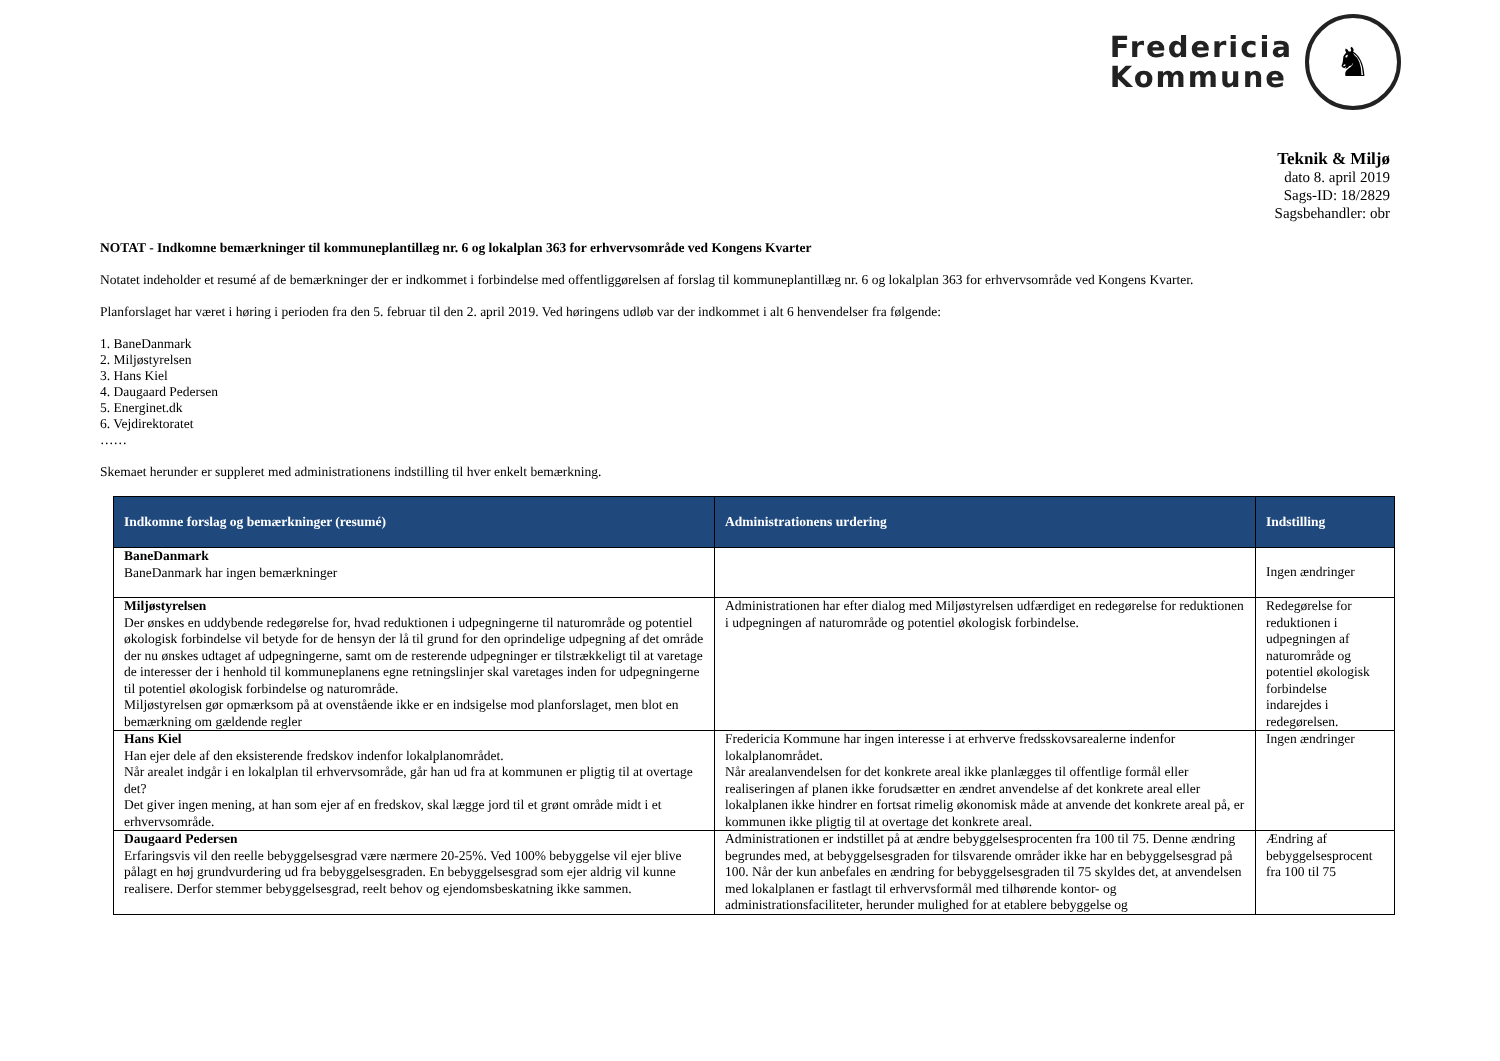Fredericia
Kommune
♞
Teknik & Miljø
dato 8. april 2019
Sags-ID: 18/2829
Sagsbehandler: obr
NOTAT - Indkomne bemærkninger til kommuneplantillæg nr. 6 og lokalplan 363 for erhvervsområde ved Kongens Kvarter
Notatet indeholder et resumé af de bemærkninger der er indkommet i forbindelse med offentliggørelsen af forslag til kommuneplantillæg nr. 6 og lokalplan 363 for erhvervsområde ved Kongens Kvarter.
Planforslaget har været i høring i perioden fra den 5. februar til den 2. april 2019. Ved høringens udløb var der indkommet i alt 6 henvendelser fra følgende:
1. BaneDanmark
2. Miljøstyrelsen
3. Hans Kiel
4. Daugaard Pedersen
5. Energinet.dk
6. Vejdirektoratet
……
Skemaet herunder er suppleret med administrationens indstilling til hver enkelt bemærkning.
| Indkomne forslag og bemærkninger (resumé) | Administrationens urdering | Indstilling |
| --- | --- | --- |
| BaneDanmark BaneDanmark har ingen bemærkninger | | Ingen ændringer |
| Miljøstyrelsen Der ønskes en uddybende redegørelse for, hvad reduktionen i udpegningerne til naturområde og potentiel økologisk forbindelse vil betyde for de hensyn der lå til grund for den oprindelige udpegning af det område der nu ønskes udtaget af udpegningerne, samt om de resterende udpegninger er tilstrækkeligt til at varetage de interesser der i henhold til kommuneplanens egne retningslinjer skal varetages inden for udpegningerne til potentiel økologisk forbindelse og naturområde. Miljøstyrelsen gør opmærksom på at ovenstående ikke er en indsigelse mod planforslaget, men blot en bemærkning om gældende regler | Administrationen har efter dialog med Miljøstyrelsen udfærdiget en redegørelse for reduktionen i udpegningen af naturområde og potentiel økologisk forbindelse. | Redegørelse for reduktionen i udpegningen af naturområde og potentiel økologisk forbindelse indarejdes i redegørelsen. |
| Hans Kiel Han ejer dele af den eksisterende fredskov indenfor lokalplanområdet. Når arealet indgår i en lokalplan til erhvervsområde, går han ud fra at kommunen er pligtig til at overtage det? Det giver ingen mening, at han som ejer af en fredskov, skal lægge jord til et grønt område midt i et erhvervsområde. | Fredericia Kommune har ingen interesse i at erhverve fredsskovsarealerne indenfor lokalplanområdet. Når arealanvendelsen for det konkrete areal ikke planlægges til offentlige formål eller realiseringen af planen ikke forudsætter en ændret anvendelse af det konkrete areal eller lokalplanen ikke hindrer en fortsat rimelig økonomisk måde at anvende det konkrete areal på, er kommunen ikke pligtig til at overtage det konkrete areal. | Ingen ændringer |
| Daugaard Pedersen Erfaringsvis vil den reelle bebyggelsesgrad være nærmere 20-25%. Ved 100% bebyggelse vil ejer blive pålagt en høj grundvurdering ud fra bebyggelsesgraden. En bebyggelsesgrad som ejer aldrig vil kunne realisere. Derfor stemmer bebyggelsesgrad, reelt behov og ejendomsbeskatning ikke sammen. | Administrationen er indstillet på at ændre bebyggelsesprocenten fra 100 til 75. Denne ændring begrundes med, at bebyggelsesgraden for tilsvarende områder ikke har en bebyggelsesgrad på 100. Når der kun anbefales en ændring for bebyggelsesgraden til 75 skyldes det, at anvendelsen med lokalplanen er fastlagt til erhvervsformål med tilhørende kontor- og administrationsfaciliteter, herunder mulighed for at etablere bebyggelse og | Ændring af bebyggelsesprocent fra 100 til 75 |